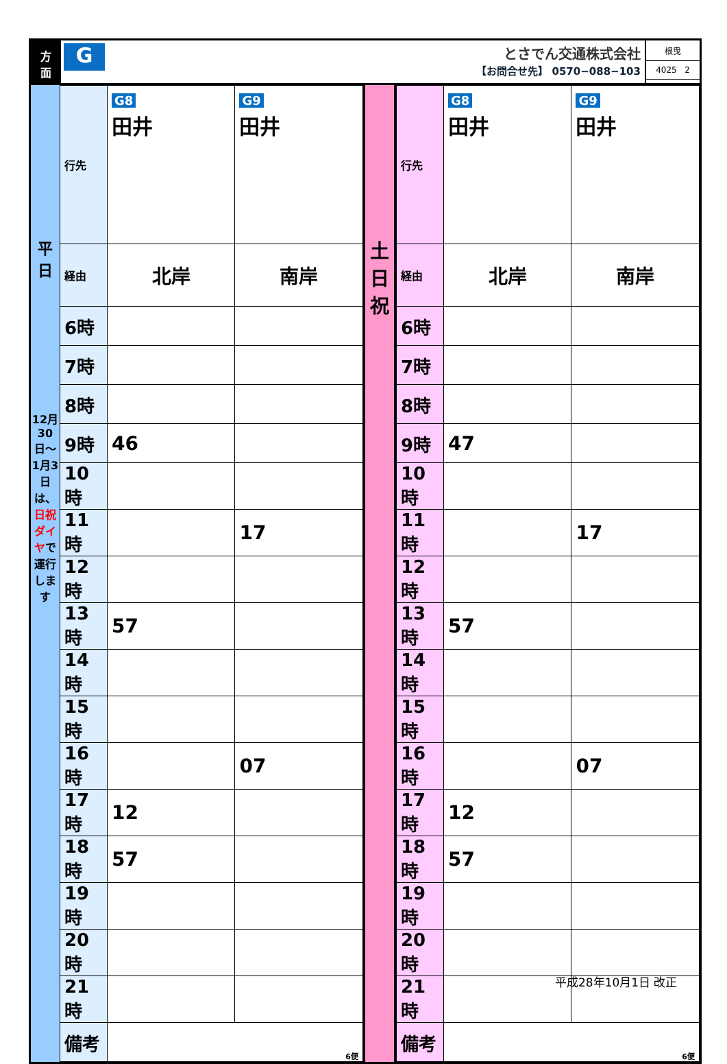方
面
G
とさでん交通株式会社
【お問合せ先】 0570−088−103
根曳
4025 2
平
日
12月30日〜1月3日は、日祝ダイヤで運行します
| 行先 | G8 田井 | G9 田井 |
| 経由 | 北岸 | 南岸 |
| 6時 | | |
| 7時 | | |
| 8時 | | |
| 9時 | 46 | |
| 10時 | | |
| 11時 | | 17 |
| 12時 | | |
| 13時 | 57 | |
| 14時 | | |
| 15時 | | |
| 16時 | | 07 |
| 17時 | 12 | |
| 18時 | 57 | |
| 19時 | | |
| 20時 | | |
| 21時 | | |
| 備考 | 6便 | |
土
日
祝
| 行先 | G8 田井 | G9 田井 |
| 経由 | 北岸 | 南岸 |
| 6時 | | |
| 7時 | | |
| 8時 | | |
| 9時 | 47 | |
| 10時 | | |
| 11時 | | 17 |
| 12時 | | |
| 13時 | 57 | |
| 14時 | | |
| 15時 | | |
| 16時 | | 07 |
| 17時 | 12 | |
| 18時 | 57 | |
| 19時 | | |
| 20時 | | |
| 21時 | | |
| 備考 | 6便 | |
平成28年10月1日 改正